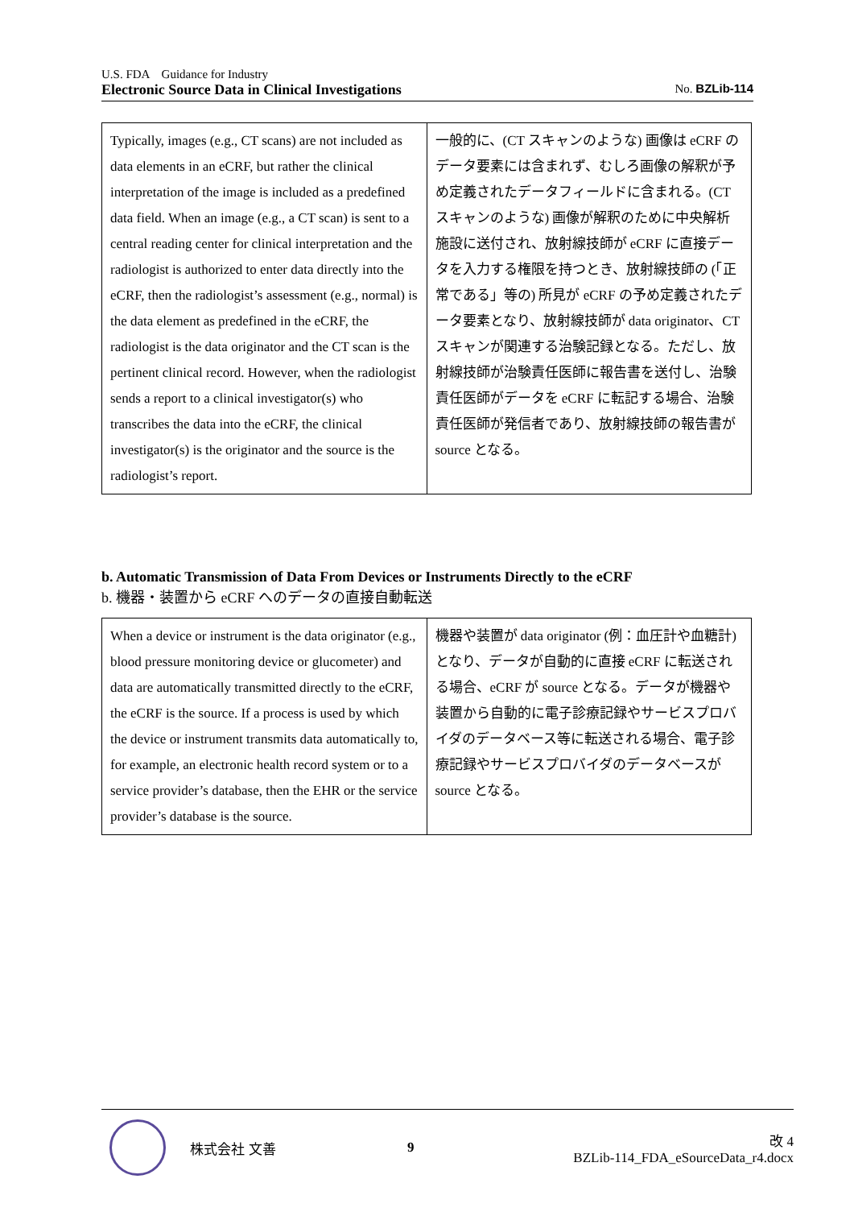U.S. FDA　Guidance for Industry
Electronic Source Data in Clinical Investigations No. BZLib-114
| Typically, images (e.g., CT scans) are not included as data elements in an eCRF, but rather the clinical interpretation of the image is included as a predefined data field. When an image (e.g., a CT scan) is sent to a central reading center for clinical interpretation and the radiologist is authorized to enter data directly into the eCRF, then the radiologist’s assessment (e.g., normal) is the data element as predefined in the eCRF, the radiologist is the data originator and the CT scan is the pertinent clinical record. However, when the radiologist sends a report to a clinical investigator(s) who transcribes the data into the eCRF, the clinical investigator(s) is the originator and the source is the radiologist’s report. | 一般的に、(CT スキャンのような) 画像は eCRF のデータ要素には含まれず、むしろ画像の解釈が予め定義されたデータフィールドに含まれる。(CT スキャンのような) 画像が解釈のために中央解析施設に送付され、放射線技師が eCRF に直接データを入力する権限を持つとき、放射線技師の (「正常である」等の) 所見が eCRF の予め定義されたデータ要素となり、放射線技師が data originator、CT スキャンが関連する治験記録となる。ただし、放射線技師が治験責任医師に報告書を送付し、治験責任医師がデータを eCRF に転記する場合、治験責任医師が発信者であり、放射線技師の報告書が source となる。 |
b. Automatic Transmission of Data From Devices or Instruments Directly to the eCRF
b. 機器・装置から eCRF へのデータの直接自動転送
| When a device or instrument is the data originator (e.g., blood pressure monitoring device or glucometer) and data are automatically transmitted directly to the eCRF, the eCRF is the source. If a process is used by which the device or instrument transmits data automatically to, for example, an electronic health record system or to a service provider’s database, then the EHR or the service provider’s database is the source. | 機器や装置が data originator (例：血圧計や血糖計) となり、データが自動的に直接 eCRF に転送される場合、eCRF が source となる。データが機器や装置から自動的に電子診療記録やサービスプロバイダのデータベース等に転送される場合、電子診療記録やサービスプロバイダのデータベースが source となる。 |
株式会社 文善 9
改 4
BZLib-114_FDA_eSourceData_r4.docx